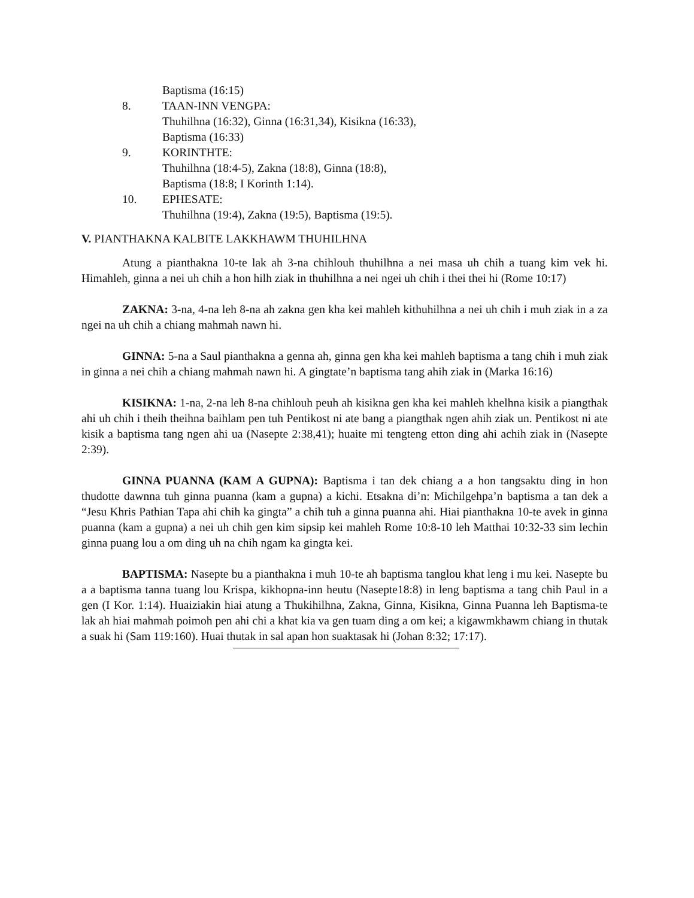Baptisma (16:15)
8. TAAN-INN VENGPA:
Thuhilhna (16:32), Ginna (16:31,34), Kisikna (16:33),
Baptisma (16:33)
9. KORINTHTE:
Thuhilhna (18:4-5), Zakna (18:8), Ginna (18:8),
Baptisma (18:8; I Korinth 1:14).
10. EPHESATE:
Thuhilhna (19:4), Zakna (19:5), Baptisma (19:5).
V. PIANTHAKNA KALBITE LAKKHAWM THUHILHNA
Atung a pianthakna 10-te lak ah 3-na chihlouh thuhilhna a nei masa uh chih a tuang kim vek hi. Himahleh, ginna a nei uh chih a hon hilh ziak in thuhilhna a nei ngei uh chih i thei thei hi (Rome 10:17)
ZAKNA: 3-na, 4-na leh 8-na ah zakna gen kha kei mahleh kithuhilhna a nei uh chih i muh ziak in a za ngei na uh chih a chiang mahmah nawn hi.
GINNA: 5-na a Saul pianthakna a genna ah, ginna gen kha kei mahleh baptisma a tang chih i muh ziak in ginna a nei chih a chiang mahmah nawn hi. A gingtate’n baptisma tang ahih ziak in (Marka 16:16)
KISIKNA: 1-na, 2-na leh 8-na chihlouh peuh ah kisikna gen kha kei mahleh khelhna kisik a piangthak ahi uh chih i theih theihna baihlam pen tuh Pentikost ni ate bang a piangthak ngen ahih ziak un. Pentikost ni ate kisik a baptisma tang ngen ahi ua (Nasepte 2:38,41); huaite mi tengteng etton ding ahi achih ziak in (Nasepte 2:39).
GINNA PUANNA (KAM A GUPNA): Baptisma i tan dek chiang a a hon tangsaktu ding in hon thudotte dawnna tuh ginna puanna (kam a gupna) a kichi. Etsakna di’n: Michilgehpa’n baptisma a tan dek a “Jesu Khris Pathian Tapa ahi chih ka gingta” a chih tuh a ginna puanna ahi. Hiai pianthakna 10-te avek in ginna puanna (kam a gupna) a nei uh chih gen kim sipsip kei mahleh Rome 10:8-10 leh Matthai 10:32-33 sim lechin ginna puang lou a om ding uh na chih ngam ka gingta kei.
BAPTISMA: Nasepte bu a pianthakna i muh 10-te ah baptisma tanglou khat leng i mu kei. Nasepte bu a a baptisma tanna tuang lou Krispa, kikhopna-inn heutu (Nasepte18:8) in leng baptisma a tang chih Paul in a gen (I Kor. 1:14). Huaiziakin hiai atung a Thukihilhna, Zakna, Ginna, Kisikna, Ginna Puanna leh Baptisma-te lak ah hiai mahmah poimoh pen ahi chi a khat kia va gen tuam ding a om kei; a kigawmkhawm chiang in thutak a suak hi (Sam 119:160). Huai thutak in sal apan hon suaktasak hi (Johan 8:32; 17:17).